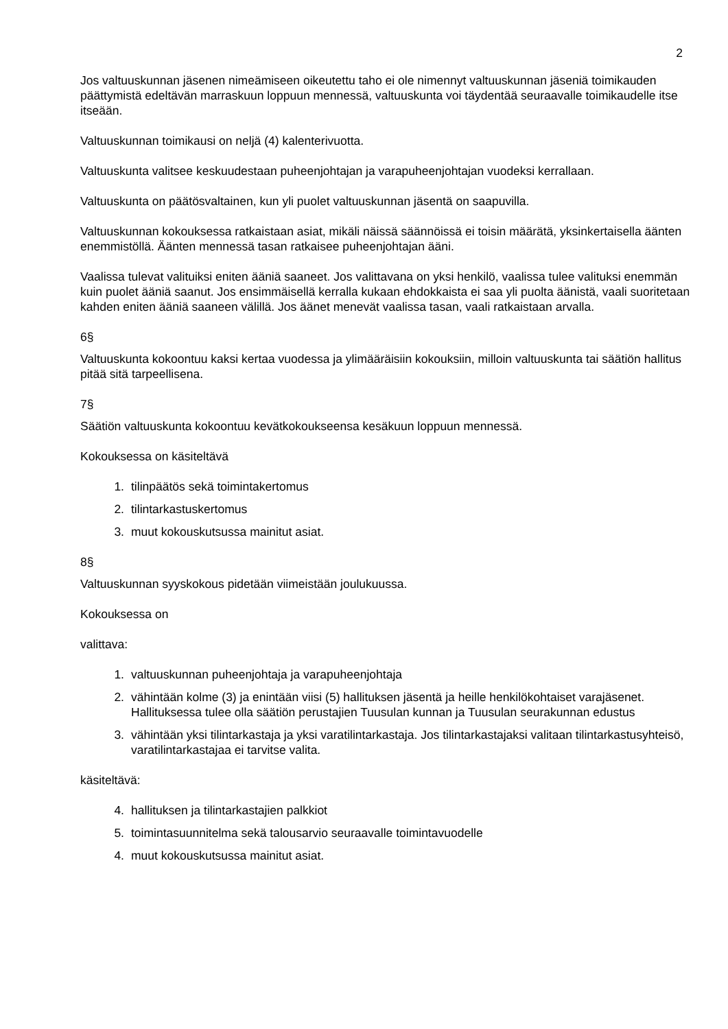2
Jos valtuuskunnan jäsenen nimeämiseen oikeutettu taho ei ole nimennyt valtuuskunnan jäseniä toimikauden päättymistä edeltävän marraskuun loppuun mennessä, valtuuskunta voi täydentää seuraavalle toimikaudelle itse itseään.
Valtuuskunnan toimikausi on neljä (4) kalenterivuotta.
Valtuuskunta valitsee keskuudestaan puheenjohtajan ja varapuheenjohtajan vuodeksi kerrallaan.
Valtuuskunta on päätösvaltainen, kun yli puolet valtuuskunnan jäsentä on saapuvilla.
Valtuuskunnan kokouksessa ratkaistaan asiat, mikäli näissä säännöissä ei toisin määrätä, yksinkertaisella äänten enemmistöllä. Äänten mennessä tasan ratkaisee puheenjohtajan ääni.
Vaalissa tulevat valituiksi eniten ääniä saaneet. Jos valittavana on yksi henkilö, vaalissa tulee valituksi enemmän kuin puolet ääniä saanut. Jos ensimmäisellä kerralla kukaan ehdokkaista ei saa yli puolta äänistä, vaali suoritetaan kahden eniten ääniä saaneen välillä. Jos äänet menevät vaalissa tasan, vaali ratkaistaan arvalla.
6§
Valtuuskunta kokoontuu kaksi kertaa vuodessa ja ylimääräisiin kokouksiin, milloin valtuuskunta tai säätiön hallitus pitää sitä tarpeellisena.
7§
Säätiön valtuuskunta kokoontuu kevätkokoukseensa kesäkuun loppuun mennessä.
Kokouksessa on käsiteltävä
1. tilinpäätös sekä toimintakertomus
2. tilintarkastuskertomus
3. muut kokouskutsussa mainitut asiat.
8§
Valtuuskunnan syyskokous pidetään viimeistään joulukuussa.
Kokouksessa on
valittava:
1. valtuuskunnan puheenjohtaja ja varapuheenjohtaja
2. vähintään kolme (3) ja enintään viisi (5) hallituksen jäsentä ja heille henkilökohtaiset varajäsenet. Hallituksessa tulee olla säätiön perustajien Tuusulan kunnan ja Tuusulan seurakunnan edustus
3. vähintään yksi tilintarkastaja ja yksi varatilintarkastaja. Jos tilintarkastajaksi valitaan tilintarkastusyhteisö, varatilintarkastajaa ei tarvitse valita.
käsiteltävä:
4. hallituksen ja tilintarkastajien palkkiot
5. toimintasuunnitelma sekä talousarvio seuraavalle toimintavuodelle
4. muut kokouskutsussa mainitut asiat.